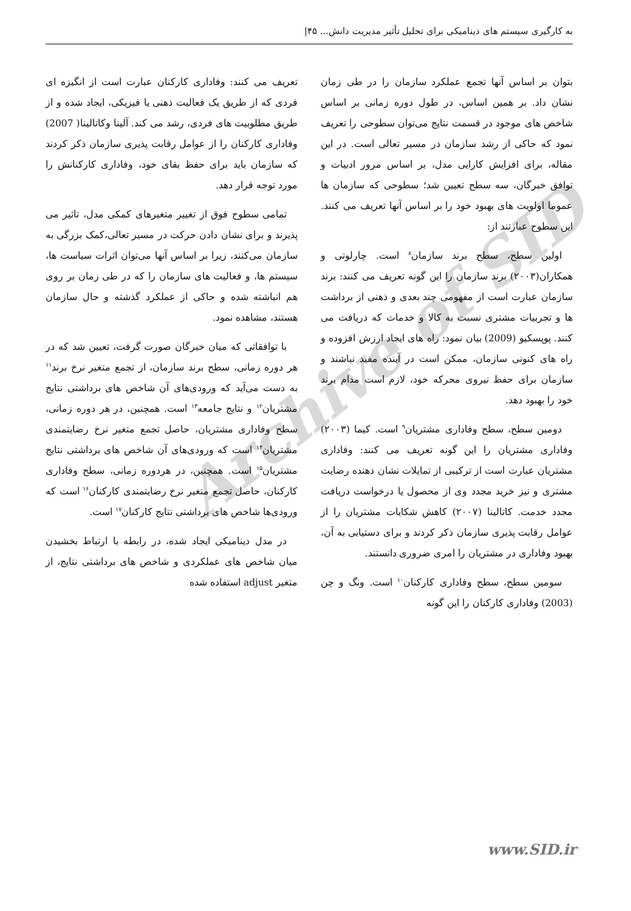به کارگیری سیستم های دینامیکی برای تحلیل تأثیر مدیریت دانش... ۴۵|
Archive of SID
بتوان بر اساس آنها تجمع عملکرد سازمان را در طی زمان نشان داد. بر همین اساس، در طول دوره زمانی بر اساس شاخص های موجود در قسمت نتایج می‌توان سطوحی را تعریف نمود که حاکی از رشد سازمان در مسیر تعالی است. در این مقاله، برای افزایش کارایی مدل، بر اساس مرور ادبیات و توافق خبرگان، سه سطح تعیین شد؛ سطوحی که سازمان ها عموما اولویت های بهبود خود را بر اساس آنها تعریف می کنند. این سطوح عبارتند از:
اولین سطح، سطح برند سازمان<sup>۸</sup> است. چارلوتی و همکاران(۲۰۰۳) برند سازمان را این گونه تعریف می کنند: برند سازمان عبارت است از مفهومی چند بعدی و ذهنی از برداشت ها و تجربیات مشتری نسبت به کالا و خدمات که دریافت می کنند. پوپسکیو (2009) بیان نمود: راه های ایجاد ارزش افزوده و راه های کنونی سازمان، ممکن است در آینده مفید نباشند و سازمان برای حفظ نیروی محرکه خود، لازم است مدام برند خود را بهبود دهد.
دومین سطح، سطح وفاداری مشتریان<sup>۹</sup> است. کیما (۲۰۰۳) وفاداری مشتریان را این گونه تعریف می کنند: وفاداری مشتریان عبارت است از ترکیبی از تمایلات نشان دهنده رضایت مشتری و نیز خرید مجدد وی از محصول یا درخواست دریافت مجدد خدمت. کاتالینا (۲۰۰۷) کاهش شکایات مشتریان را از عوامل رقابت پذیری سازمان ذکر کردند و برای دستیابی به آن، بهبود وفاداری در مشتریان را امری ضروری دانستند.
سومین سطح، سطح وفاداری کارکنان<sup>۱۰</sup> است. ونگ و چن (2003) وفاداری کارکنان را این گونه
تعریف می کنند: وفاداری کارکنان عبارت است از انگیزه ای فردی که از طریق یک فعالیت ذهنی یا فیزیکی، ایجاد شده و از طریق مطلوبیت های فردی، رشد می کند. آلینا وکاتالینا( 2007) وفاداری کارکنان را از عوامل رقابت پذیری سازمان ذکر کردند که سازمان باید برای حفظ بقای خود، وفاداری کارکنانش را مورد توجه قرار دهد.
تمامی سطوح فوق از تغییر متغیرهای کمکی مدل، تاثیر می پذیرند و برای نشان دادن حرکت در مسیر تعالی،کمک بزرگی به سازمان می‌کنند، زیرا بر اساس آنها می‌توان اثرات سیاست ها، سیستم ها، و فعالیت های سازمان را که در طی زمان بر روی هم انباشته شده و حاکی از عملکرد گذشته و حال سازمان هستند، مشاهده نمود.
با توافقاتی که میان خبرگان صورت گرفت، تعیین شد که در هر دوره زمانی، سطح برند سازمان، از تجمع متغیر نرخ برند<sup>۱۱</sup> به دست می‌آید که ورودی‌های آن شاخص های برداشتی نتایج مشتریان<sup>۱۲</sup> و نتایج جامعه<sup>۱۳</sup> است. همچنین، در هر دوره زمانی، سطح وفاداری مشتریان، حاصل تجمع متغیر نرخ رضایتمندی مشتریان<sup>۱۴</sup> است که ورودی‌های آن شاخص های برداشتی نتایج مشتریان<sup>۱۵</sup> است. همچنین، در هردوره زمانی، سطح وفاداری کارکنان، حاصل تجمع متغیر نرخ رضایتمندی کارکنان<sup>۱۶</sup> است که ورودی‌ها شاخص های برداشتی نتایج کارکنان<sup>۱۷</sup> است.
در مدل دینامیکی ایجاد شده، در رابطه با ارتباط بخشیدن میان شاخص های عملکردی و شاخص های برداشتی نتایج، از متغیر adjust استفاده شده
www.SID.ir